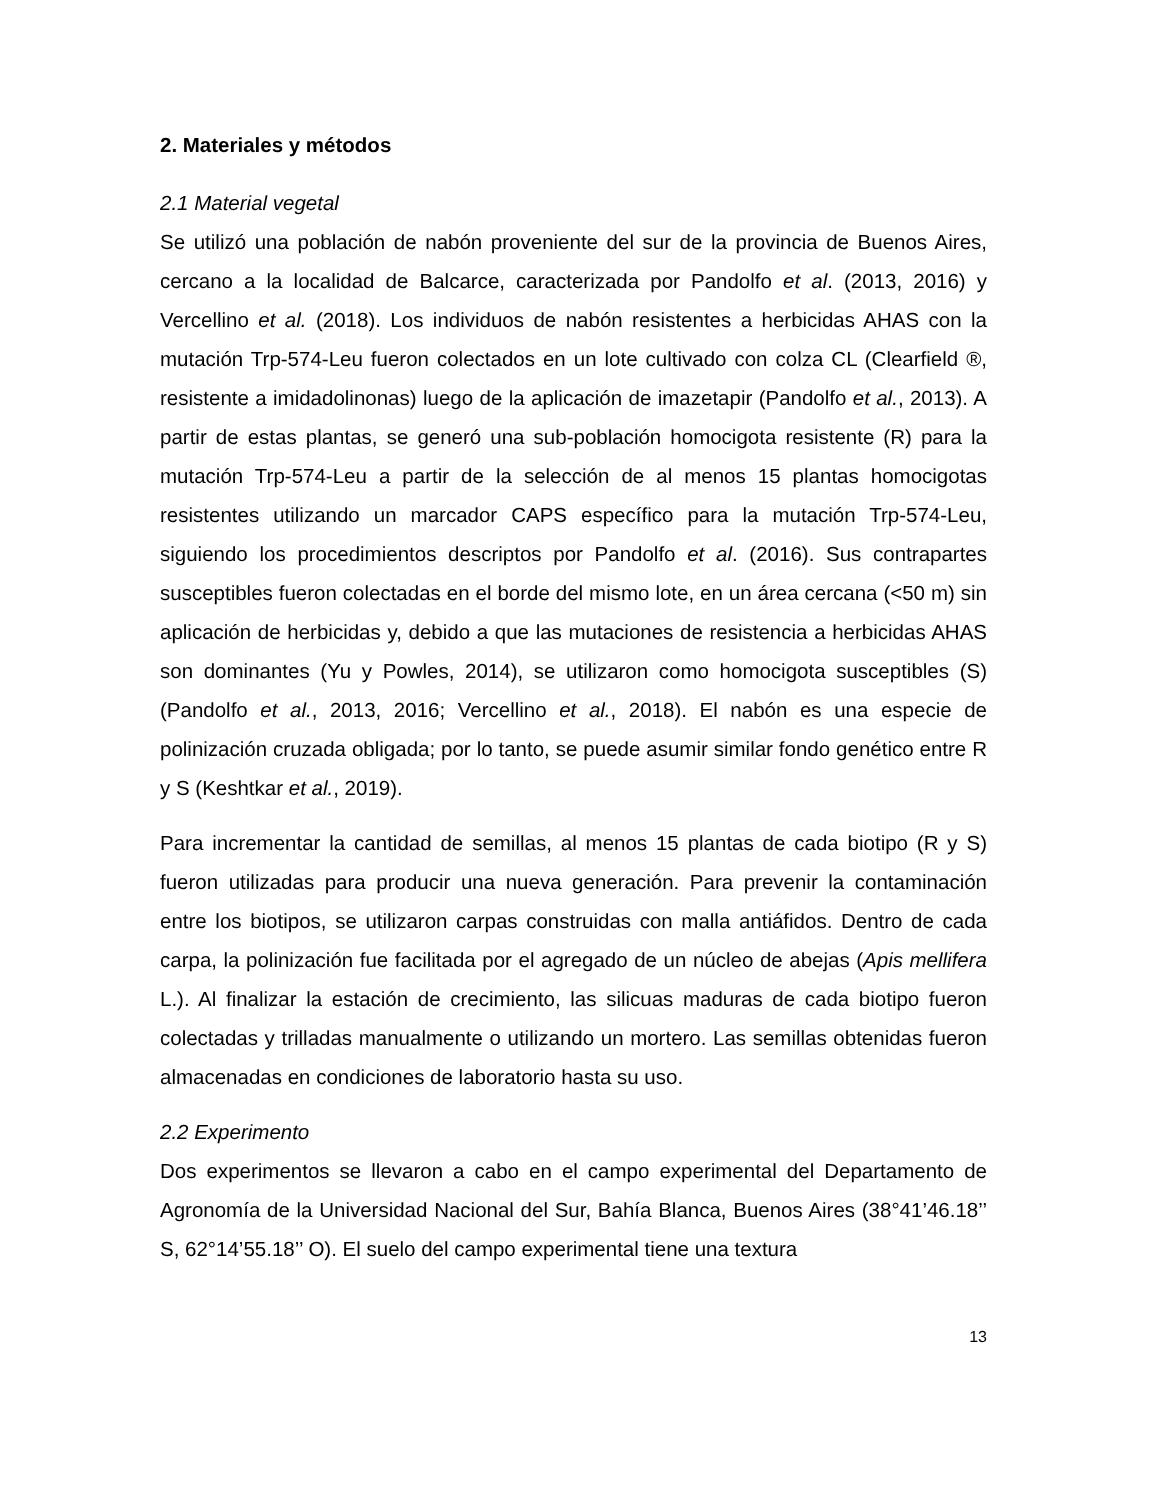2. Materiales y métodos
2.1 Material vegetal
Se utilizó una población de nabón proveniente del sur de la provincia de Buenos Aires, cercano a la localidad de Balcarce, caracterizada por Pandolfo et al. (2013, 2016) y Vercellino et al. (2018). Los individuos de nabón resistentes a herbicidas AHAS con la mutación Trp-574-Leu fueron colectados en un lote cultivado con colza CL (Clearfield ®, resistente a imidadolinonas) luego de la aplicación de imazetapir (Pandolfo et al., 2013). A partir de estas plantas, se generó una sub-población homocigota resistente (R) para la mutación Trp-574-Leu a partir de la selección de al menos 15 plantas homocigotas resistentes utilizando un marcador CAPS específico para la mutación Trp-574-Leu, siguiendo los procedimientos descriptos por Pandolfo et al. (2016). Sus contrapartes susceptibles fueron colectadas en el borde del mismo lote, en un área cercana (<50 m) sin aplicación de herbicidas y, debido a que las mutaciones de resistencia a herbicidas AHAS son dominantes (Yu y Powles, 2014), se utilizaron como homocigota susceptibles (S) (Pandolfo et al., 2013, 2016; Vercellino et al., 2018). El nabón es una especie de polinización cruzada obligada; por lo tanto, se puede asumir similar fondo genético entre R y S (Keshtkar et al., 2019).
Para incrementar la cantidad de semillas, al menos 15 plantas de cada biotipo (R y S) fueron utilizadas para producir una nueva generación. Para prevenir la contaminación entre los biotipos, se utilizaron carpas construidas con malla antiáfidos. Dentro de cada carpa, la polinización fue facilitada por el agregado de un núcleo de abejas (Apis mellifera L.). Al finalizar la estación de crecimiento, las silicuas maduras de cada biotipo fueron colectadas y trilladas manualmente o utilizando un mortero. Las semillas obtenidas fueron almacenadas en condiciones de laboratorio hasta su uso.
2.2 Experimento
Dos experimentos se llevaron a cabo en el campo experimental del Departamento de Agronomía de la Universidad Nacional del Sur, Bahía Blanca, Buenos Aires (38°41’46.18’’ S, 62°14’55.18’’ O). El suelo del campo experimental tiene una textura
13